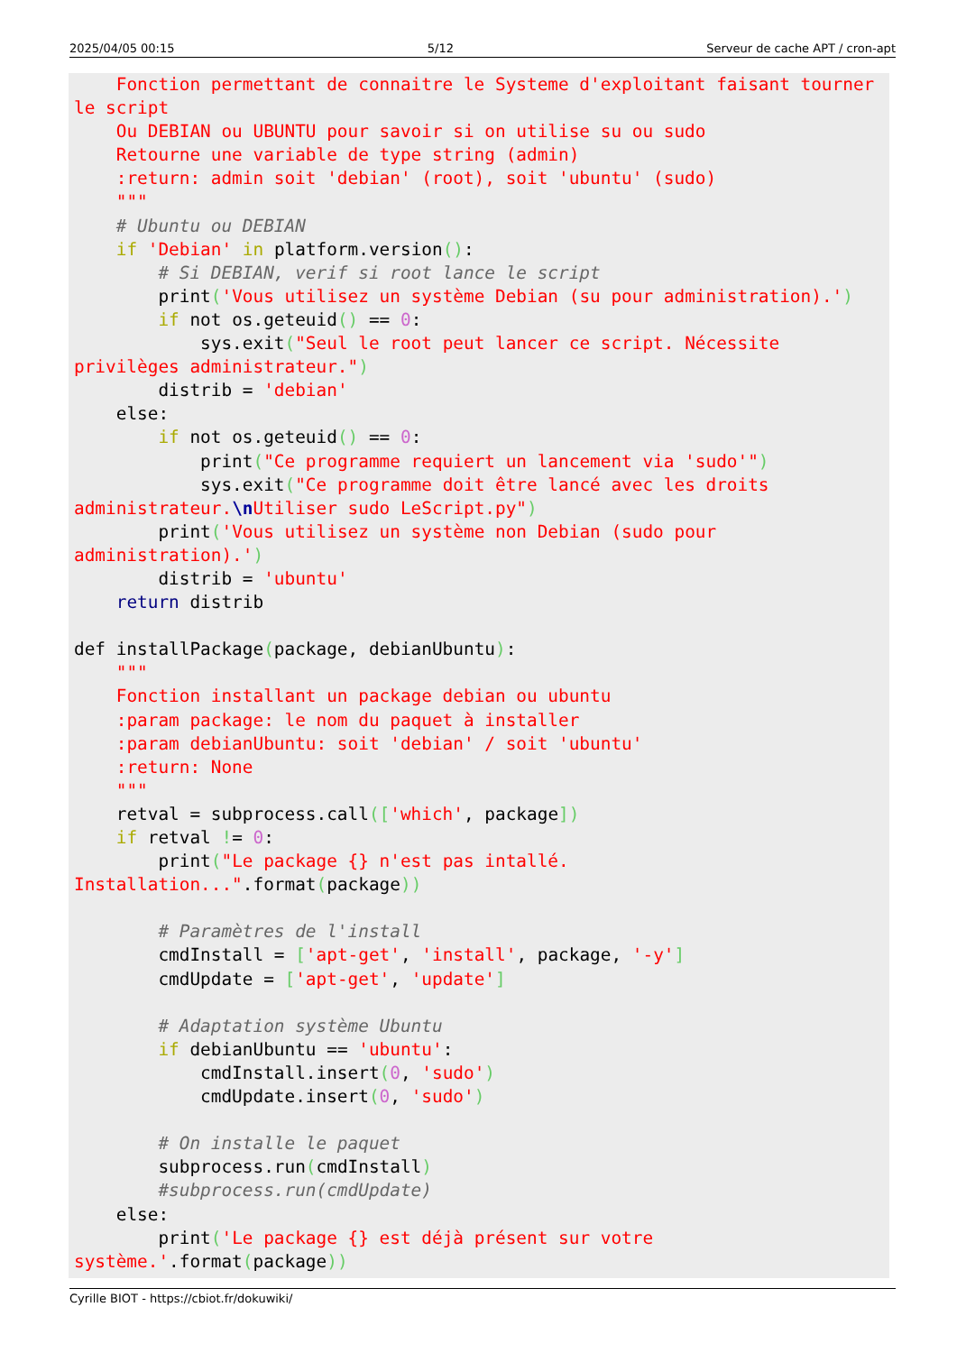2025/04/05 00:15 5/12 Serveur de cache APT / cron-apt
    Fonction permettant de connaitre le Systeme d'exploitant faisant tourner
le script
    Ou DEBIAN ou UBUNTU pour savoir si on utilise su ou sudo
    Retourne une variable de type string (admin)
    :return: admin soit 'debian' (root), soit 'ubuntu' (sudo)
    """
    # Ubuntu ou DEBIAN
    if 'Debian' in platform.version():
        # Si DEBIAN, verif si root lance le script
        print('Vous utilisez un système Debian (su pour administration).')
        if not os.geteuid() == 0:
            sys.exit("Seul le root peut lancer ce script. Nécessite
privilèges administrateur.")
        distrib = 'debian'
    else:
        if not os.geteuid() == 0:
            print("Ce programme requiert un lancement via 'sudo'")
            sys.exit("Ce programme doit être lancé avec les droits
administrateur.\n Utiliser sudo LeScript.py")
        print('Vous utilisez un système non Debian (sudo pour
administration).')
        distrib = 'ubuntu'
    return distrib

def installPackage(package, debianUbuntu):
    """
    Fonction installant un package debian ou ubuntu
    :param package: le nom du paquet à installer
    :param debianUbuntu: soit 'debian' / soit 'ubuntu'
    :return: None
    """
    retval = subprocess.call(['which', package])
    if retval != 0:
        print("Le package {} n'est pas intallé.
Installation...".format(package))

        # Paramètres de l'install
        cmdInstall = ['apt-get', 'install', package, '-y']
        cmdUpdate = ['apt-get', 'update']

        # Adaptation système Ubuntu
        if debianUbuntu == 'ubuntu':
            cmdInstall.insert(0, 'sudo')
            cmdUpdate.insert(0, 'sudo')

        # On installe le paquet
        subprocess.run(cmdInstall)
        #subprocess.run(cmdUpdate)
    else:
        print('Le package {} est déjà présent sur votre
système.'.format(package))
Cyrille BIOT - https://cbiot.fr/dokuwiki/